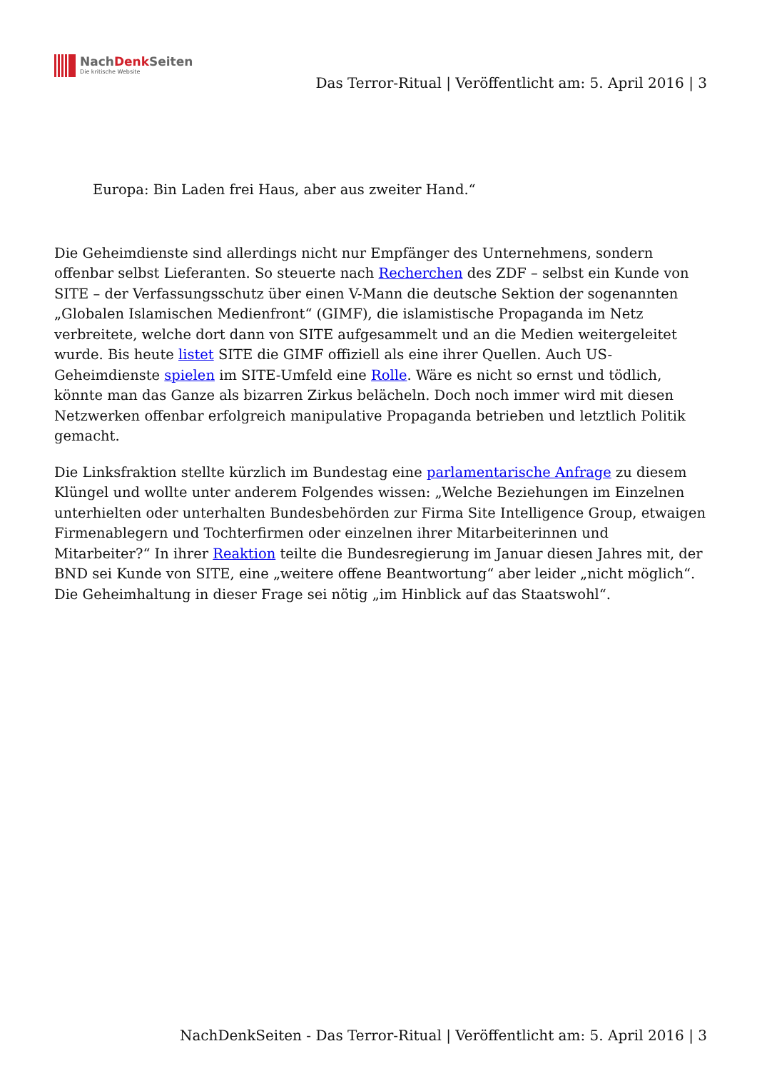NachDenk Seiten
Die kritische Website
Das Terror-Ritual | Veröffentlicht am: 5. April 2016 | 3
Europa: Bin Laden frei Haus, aber aus zweiter Hand.“
Die Geheimdienste sind allerdings nicht nur Empfänger des Unternehmens, sondern offenbar selbst Lieferanten. So steuerte nach Recherchen des ZDF – selbst ein Kunde von SITE – der Verfassungsschutz über einen V-Mann die deutsche Sektion der sogenannten „Globalen Islamischen Medienfront“ (GIMF), die islamistische Propaganda im Netz verbreitete, welche dort dann von SITE aufgesammelt und an die Medien weitergeleitet wurde. Bis heute listet SITE die GIMF offiziell als eine ihrer Quellen. Auch US-Geheimdienste spielen im SITE-Umfeld eine Rolle. Wäre es nicht so ernst und tödlich, könnte man das Ganze als bizarren Zirkus belächeln. Doch noch immer wird mit diesen Netzwerken offenbar erfolgreich manipulative Propaganda betrieben und letztlich Politik gemacht.
Die Linksfraktion stellte kürzlich im Bundestag eine parlamentarische Anfrage zu diesem Klüngel und wollte unter anderem Folgendes wissen: „Welche Beziehungen im Einzelnen unterhielten oder unterhalten Bundesbehörden zur Firma Site Intelligence Group, etwaigen Firmenablegern und Tochterfirmen oder einzelnen ihrer Mitarbeiterinnen und Mitarbeiter?“ In ihrer Reaktion teilte die Bundesregierung im Januar diesen Jahres mit, der BND sei Kunde von SITE, eine „weitere offene Beantwortung“ aber leider „nicht möglich“. Die Geheimhaltung in dieser Frage sei nötig „im Hinblick auf das Staatswohl“.
NachDenkSeiten - Das Terror-Ritual | Veröffentlicht am: 5. April 2016 | 3